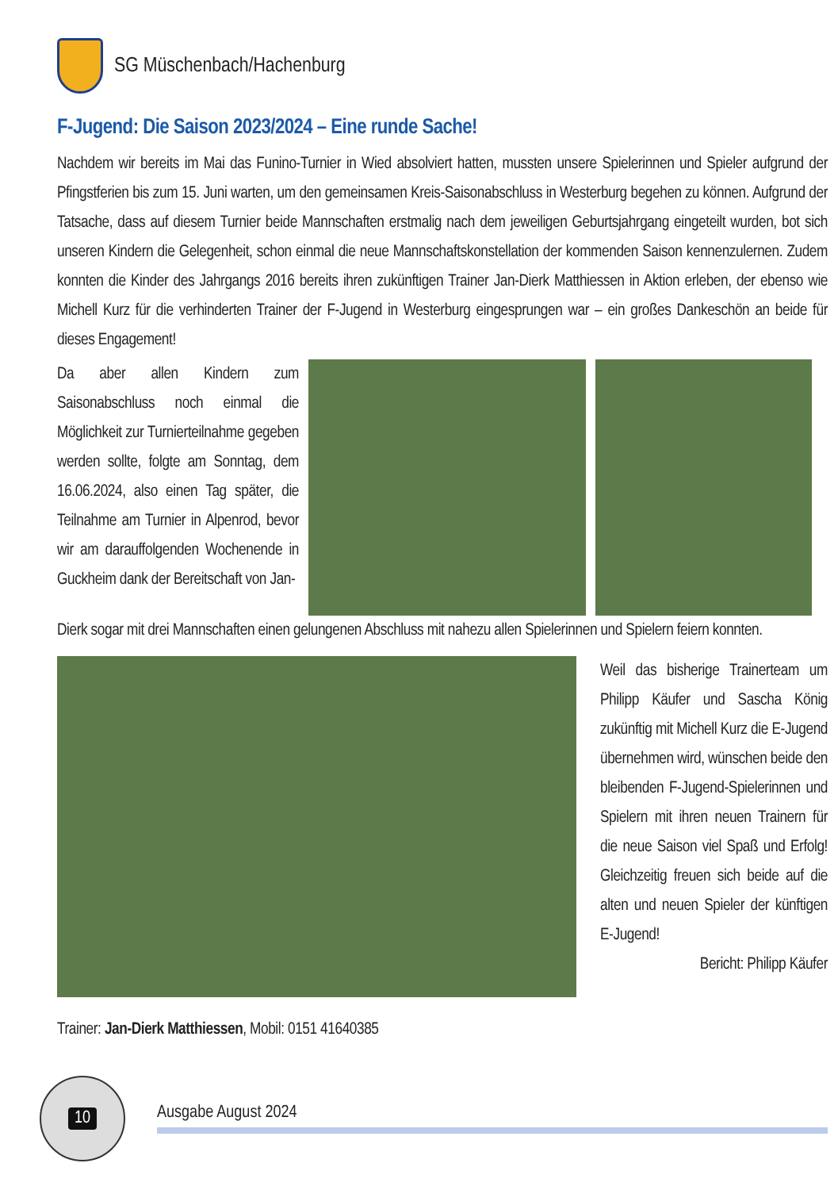SG Müschenbach/Hachenburg
F-Jugend: Die Saison 2023/2024 – Eine runde Sache!
Nachdem wir bereits im Mai das Funino-Turnier in Wied absolviert hatten, mussten unsere Spielerinnen und Spieler aufgrund der Pfingstferien bis zum 15. Juni warten, um den gemeinsamen Kreis-Saisonabschluss in Westerburg begehen zu können. Aufgrund der Tatsache, dass auf diesem Turnier beide Mannschaften erstmalig nach dem jeweiligen Geburtsjahrgang eingeteilt wurden, bot sich unseren Kindern die Gelegenheit, schon einmal die neue Mannschaftskonstellation der kommenden Saison kennenzulernen. Zudem konnten die Kinder des Jahrgangs 2016 bereits ihren zukünftigen Trainer Jan-Dierk Matthiessen in Aktion erleben, der ebenso wie Michell Kurz für die verhinderten Trainer der F-Jugend in Westerburg eingesprungen war – ein großes Dankeschön an beide für dieses Engagement!
Da aber allen Kindern zum Saisonabschluss noch einmal die Möglichkeit zur Turnierteilnahme gegeben werden sollte, folgte am Sonntag, dem 16.06.2024, also einen Tag später, die Teilnahme am Turnier in Alpenrod, bevor wir am darauffolgenden Wochenende in Guckheim dank der Bereitschaft von Jan-
Dierk sogar mit drei Mannschaften einen gelungenen Abschluss mit nahezu allen Spielerinnen und Spielern feiern konnten.
Weil das bisherige Trainerteam um Philipp Käufer und Sascha König zukünftig mit Michell Kurz die E-Jugend übernehmen wird, wünschen beide den bleibenden F-Jugend-Spielerinnen und Spielern mit ihren neuen Trainern für die neue Saison viel Spaß und Erfolg! Gleichzeitig freuen sich beide auf die alten und neuen Spieler der künftigen E-Jugend!
Bericht: Philipp Käufer
Trainer: Jan-Dierk Matthiessen, Mobil: 0151 41640385
10
Ausgabe August 2024